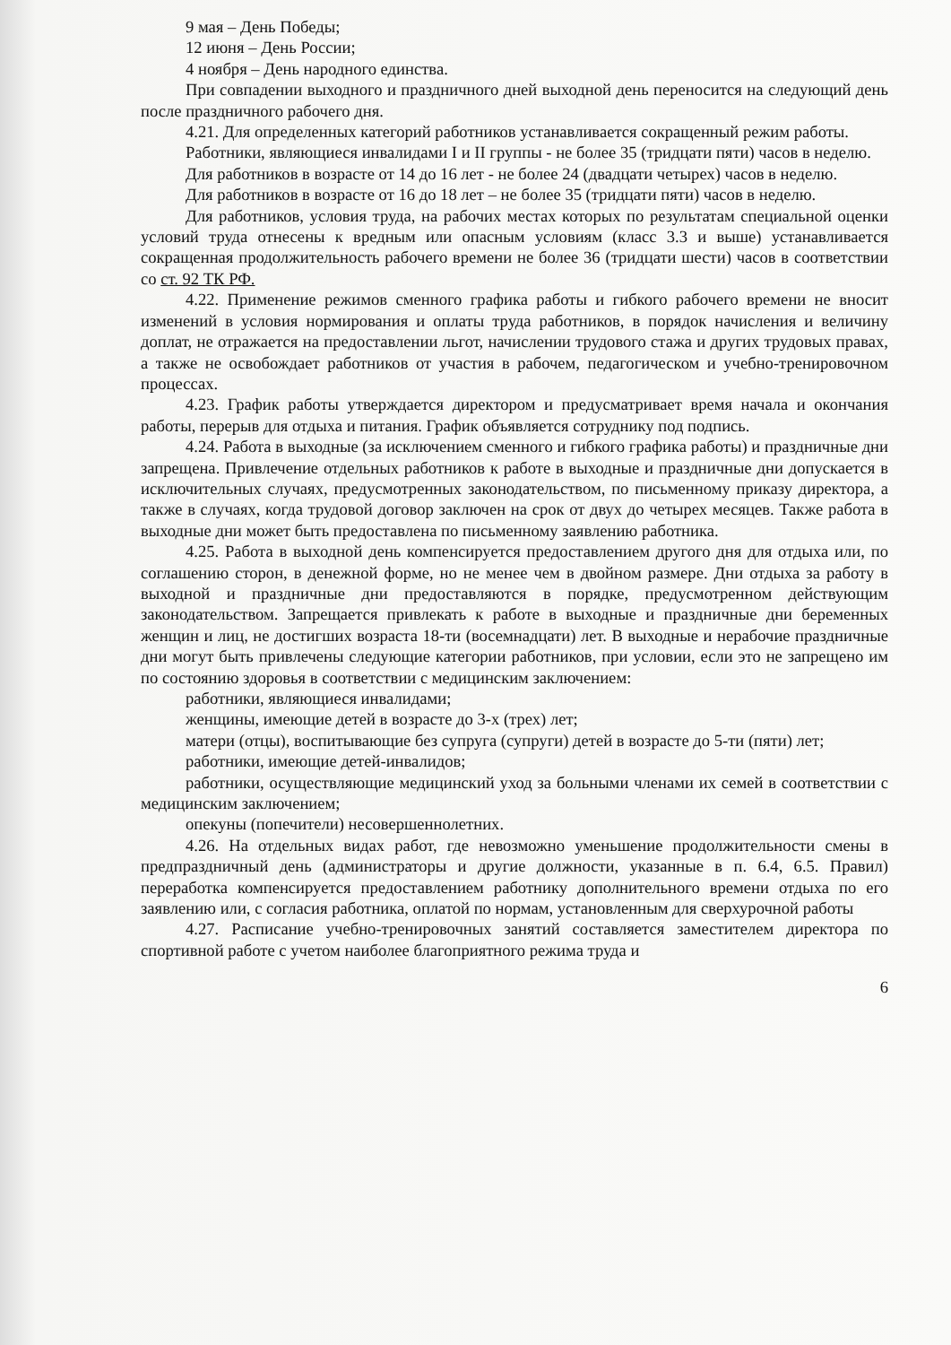9 мая – День Победы;
12 июня – День России;
4 ноября – День народного единства.
При совпадении выходного и праздничного дней выходной день переносится на следующий день после праздничного рабочего дня.
4.21. Для определенных категорий работников устанавливается сокращенный режим работы.
Работники, являющиеся инвалидами I и II группы - не более 35 (тридцати пяти) часов в неделю.
Для работников в возрасте от 14 до 16 лет - не более 24 (двадцати четырех) часов в неделю.
Для работников в возрасте от 16 до 18 лет – не более 35 (тридцати пяти) часов в неделю.
Для работников, условия труда, на рабочих местах которых по результатам специальной оценки условий труда отнесены к вредным или опасным условиям (класс 3.3 и выше) устанавливается сокращенная продолжительность рабочего времени не более 36 (тридцати шести) часов в соответствии со ст. 92 ТК РФ.
4.22. Применение режимов сменного графика работы и гибкого рабочего времени не вносит изменений в условия нормирования и оплаты труда работников, в порядок начисления и величину доплат, не отражается на предоставлении льгот, начислении трудового стажа и других трудовых правах, а также не освобождает работников от участия в рабочем, педагогическом и учебно-тренировочном процессах.
4.23. График работы утверждается директором и предусматривает время начала и окончания работы, перерыв для отдыха и питания. График объявляется сотруднику под подпись.
4.24. Работа в выходные (за исключением сменного и гибкого графика работы) и праздничные дни запрещена. Привлечение отдельных работников к работе в выходные и праздничные дни допускается в исключительных случаях, предусмотренных законодательством, по письменному приказу директора, а также в случаях, когда трудовой договор заключен на срок от двух до четырех месяцев. Также работа в выходные дни может быть предоставлена по письменному заявлению работника.
4.25. Работа в выходной день компенсируется предоставлением другого дня для отдыха или, по соглашению сторон, в денежной форме, но не менее чем в двойном размере. Дни отдыха за работу в выходной и праздничные дни предоставляются в порядке, предусмотренном действующим законодательством. Запрещается привлекать к работе в выходные и праздничные дни беременных женщин и лиц, не достигших возраста 18-ти (восемнадцати) лет. В выходные и нерабочие праздничные дни могут быть привлечены следующие категории работников, при условии, если это не запрещено им по состоянию здоровья в соответствии с медицинским заключением:
работники, являющиеся инвалидами;
женщины, имеющие детей в возрасте до 3-х (трех) лет;
матери (отцы), воспитывающие без супруга (супруги) детей в возрасте до 5-ти (пяти) лет;
работники, имеющие детей-инвалидов;
работники, осуществляющие медицинский уход за больными членами их семей в соответствии с медицинским заключением;
опекуны (попечители) несовершеннолетних.
4.26. На отдельных видах работ, где невозможно уменьшение продолжительности смены в предпраздничный день (администраторы и другие должности, указанные в п. 6.4, 6.5. Правил) переработка компенсируется предоставлением работнику дополнительного времени отдыха по его заявлению или, с согласия работника, оплатой по нормам, установленным для сверхурочной работы
4.27. Расписание учебно-тренировочных занятий составляется заместителем директора по спортивной работе с учетом наиболее благоприятного режима труда и
6